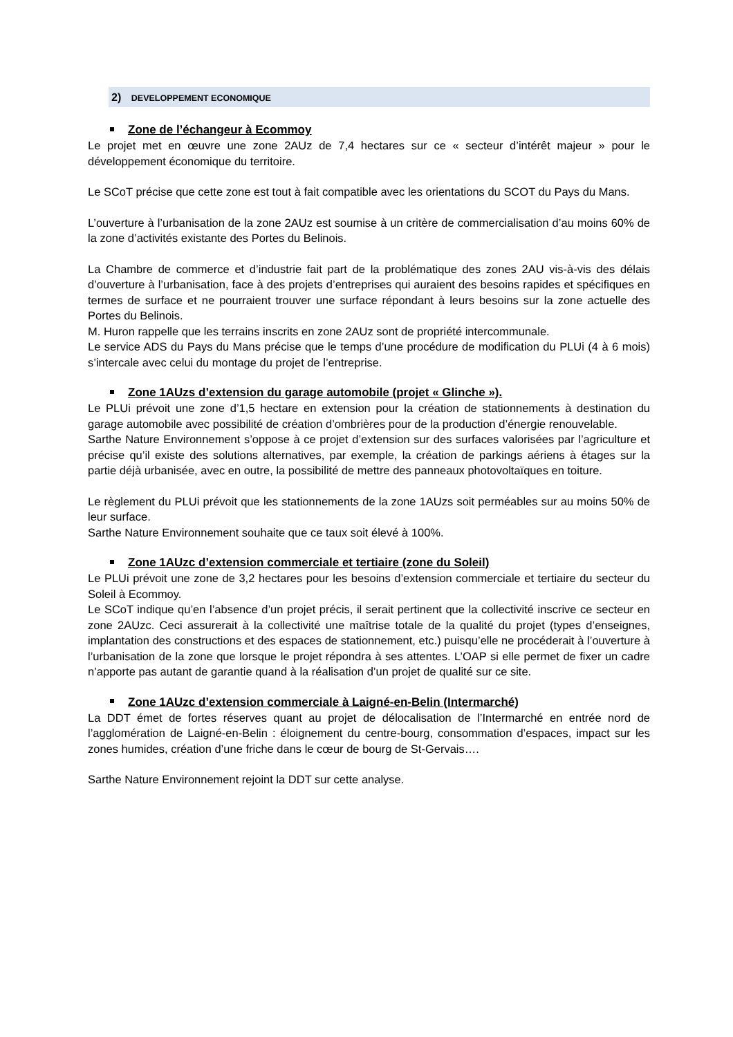2) DEVELOPPEMENT ECONOMIQUE
Zone de l’échangeur à Ecommoy
Le projet met en œuvre une zone 2AUz de 7,4 hectares sur ce « secteur d’intérêt majeur » pour le développement économique du territoire.
Le SCoT précise que cette zone est tout à fait compatible avec les orientations du SCOT du Pays du Mans.
L’ouverture à l’urbanisation de la zone 2AUz est soumise à un critère de commercialisation d’au moins 60% de la zone d’activités existante des Portes du Belinois.
La Chambre de commerce et d’industrie fait part de la problématique des zones 2AU vis-à-vis des délais d’ouverture à l’urbanisation, face à des projets d’entreprises qui auraient des besoins rapides et spécifiques en termes de surface et ne pourraient trouver une surface répondant à leurs besoins sur la zone actuelle des Portes du Belinois.
M. Huron rappelle que les terrains inscrits en zone 2AUz sont de propriété intercommunale.
Le service ADS du Pays du Mans précise que le temps d’une procédure de modification du PLUi (4 à 6 mois) s’intercale avec celui du montage du projet de l’entreprise.
Zone 1AUzs d’extension du garage automobile (projet « Glinche »).
Le PLUi prévoit une zone d’1,5 hectare en extension pour la création de stationnements à destination du garage automobile avec possibilité de création d’ombrières pour de la production d’énergie renouvelable.
Sarthe Nature Environnement s’oppose à ce projet d’extension sur des surfaces valorisées par l’agriculture et précise qu’il existe des solutions alternatives, par exemple, la création de parkings aériens à étages sur la partie déjà urbanisée, avec en outre, la possibilité de mettre des panneaux photovoltaïques en toiture.
Le règlement du PLUi prévoit que les stationnements de la zone 1AUzs soit perméables sur au moins 50% de leur surface.
Sarthe Nature Environnement souhaite que ce taux soit élevé à 100%.
Zone 1AUzc d’extension commerciale et tertiaire (zone du Soleil)
Le PLUi prévoit une zone de 3,2 hectares pour les besoins d’extension commerciale et tertiaire du secteur du Soleil à Ecommoy.
Le SCoT indique qu’en l’absence d’un projet précis, il serait pertinent que la collectivité inscrive ce secteur en zone 2AUzc. Ceci assurerait à la collectivité une maîtrise totale de la qualité du projet (types d’enseignes, implantation des constructions et des espaces de stationnement, etc.) puisqu’elle ne procéderait à l’ouverture à l’urbanisation de la zone que lorsque le projet répondra à ses attentes. L’OAP si elle permet de fixer un cadre n’apporte pas autant de garantie quand à la réalisation d’un projet de qualité sur ce site.
Zone 1AUzc d’extension commerciale à Laigné-en-Belin (Intermarché)
La DDT émet de fortes réserves quant au projet de délocalisation de l’Intermarché en entrée nord de l’agglomération de Laigné-en-Belin : éloignement du centre-bourg, consommation d’espaces, impact sur les zones humides, création d’une friche dans le cœur de bourg de St-Gervais….
Sarthe Nature Environnement rejoint la DDT sur cette analyse.